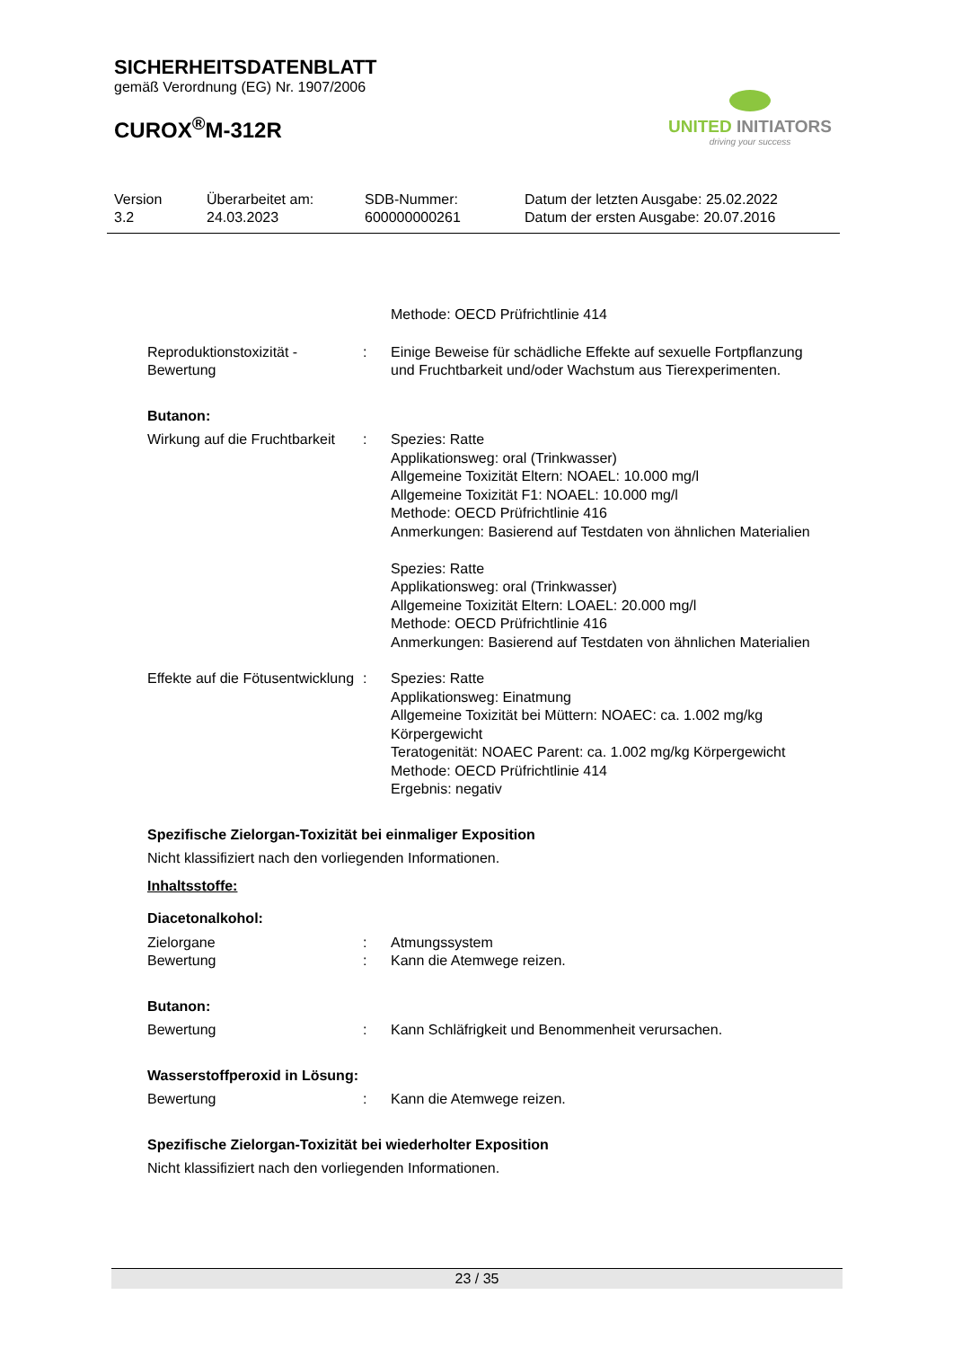SICHERHEITSDATENBLATT
gemäß Verordnung (EG) Nr. 1907/2006
CUROX<sup>®</sup>M-312R
UNITED INITIATORS
driving your success
Version
3.2
Überarbeitet am:
24.03.2023
SDB-Nummer:
600000000261
Datum der letzten Ausgabe: 25.02.2022
Datum der ersten Ausgabe: 20.07.2016
Methode: OECD Prüfrichtlinie 414
Reproduktionstoxizität - Bewertung
: Einige Beweise für schädliche Effekte auf sexuelle Fortpflanzung und Fruchtbarkeit und/oder Wachstum aus Tierexperimenten.
Butanon:
Wirkung auf die Fruchtbarkeit
: Spezies: Ratte
Applikationsweg: oral (Trinkwasser)
Allgemeine Toxizität Eltern: NOAEL: 10.000 mg/l
Allgemeine Toxizität F1: NOAEL: 10.000 mg/l
Methode: OECD Prüfrichtlinie 416
Anmerkungen: Basierend auf Testdaten von ähnlichen Materialien
Spezies: Ratte
Applikationsweg: oral (Trinkwasser)
Allgemeine Toxizität Eltern: LOAEL: 20.000 mg/l
Methode: OECD Prüfrichtlinie 416
Anmerkungen: Basierend auf Testdaten von ähnlichen Materialien
Effekte auf die Fötusentwicklung
: Spezies: Ratte
Applikationsweg: Einatmung
Allgemeine Toxizität bei Müttern: NOAEC: ca. 1.002 mg/kg Körpergewicht
Teratogenität: NOAEC Parent: ca. 1.002 mg/kg Körpergewicht
Methode: OECD Prüfrichtlinie 414
Ergebnis: negativ
Spezifische Zielorgan-Toxizität bei einmaliger Exposition
Nicht klassifiziert nach den vorliegenden Informationen.
Inhaltsstoffe:
Diacetonalkohol:
Zielorgane
Bewertung
:
:
Atmungssystem
Kann die Atemwege reizen.
Butanon:
Bewertung : Kann Schläfrigkeit und Benommenheit verursachen.
Wasserstoffperoxid in Lösung:
Bewertung : Kann die Atemwege reizen.
Spezifische Zielorgan-Toxizität bei wiederholter Exposition
Nicht klassifiziert nach den vorliegenden Informationen.
23 / 35